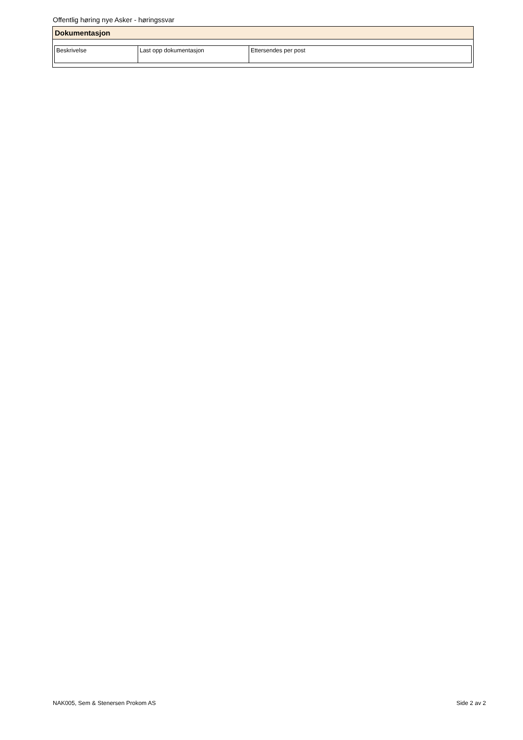Offentlig høring nye Asker - høringssvar
Dokumentasjon
| Beskrivelse | Last opp dokumentasjon | Ettersendes per post |
NAK005, Sem & Stenersen Prokom AS Side 2 av 2